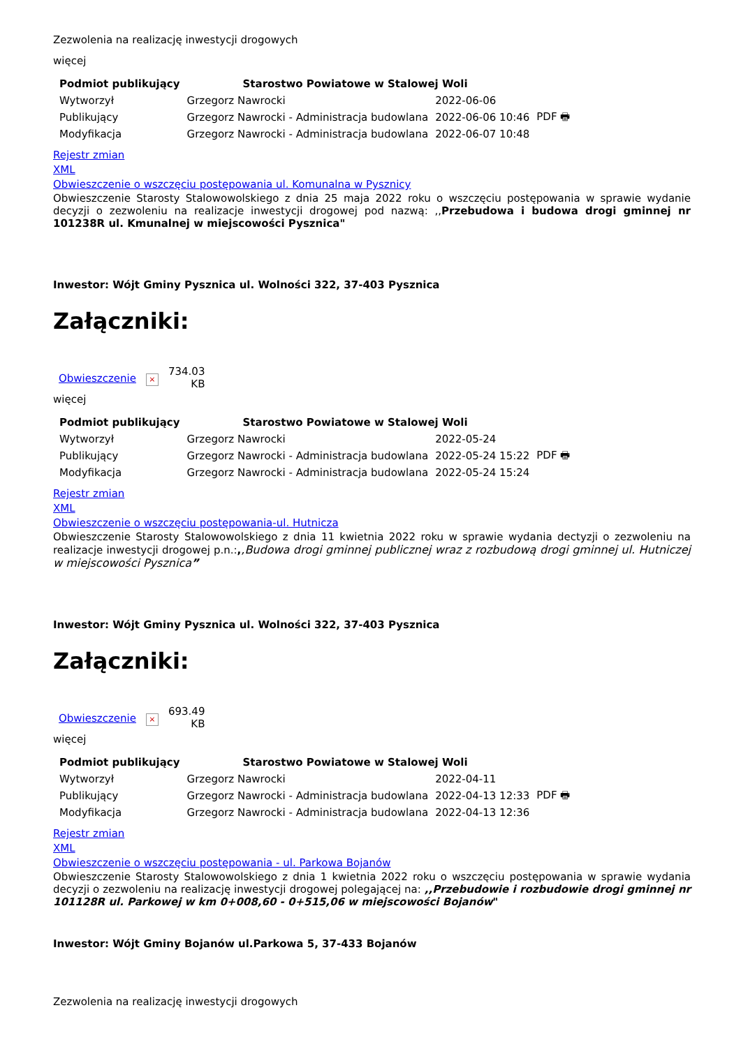Zezwolenia na realizację inwestycji drogowych
więcej
| Podmiot publikujący | Starostwo Powiatowe w Stalowej Woli | | |
| Wytworzył | Grzegorz Nawrocki | 2022-06-06 | PDF 🖶 |
| Publikujący | Grzegorz Nawrocki - Administracja budowlana | 2022-06-06 10:46 | |
| Modyfikacja | Grzegorz Nawrocki - Administracja budowlana | 2022-06-07 10:48 | |
Rejestr zmian
XML
Obwieszczenie o wszczęciu postępowania ul. Komunalna w Pysznicy
Obwieszczenie Starosty Stalowowolskiego z dnia 25 maja 2022 roku o wszczęciu postępowania w sprawie wydanie decyzji o zezwoleniu na realizacje inwestycji drogowej pod nazwą: ,,Przebudowa i budowa drogi gminnej nr 101238R ul. Kmunalnej w miejscowości Pysznica"
Inwestor: Wójt Gminy Pysznica ul. Wolności 322, 37-403 Pysznica
Załączniki:
| Obwieszczenie | × | 734.03 KB |
więcej
| Podmiot publikujący | Starostwo Powiatowe w Stalowej Woli | | |
| Wytworzył | Grzegorz Nawrocki | 2022-05-24 | PDF 🖶 |
| Publikujący | Grzegorz Nawrocki - Administracja budowlana | 2022-05-24 15:22 | |
| Modyfikacja | Grzegorz Nawrocki - Administracja budowlana | 2022-05-24 15:24 | |
Rejestr zmian
XML
Obwieszczenie o wszczęciu postępowania-ul. Hutnicza
Obwieszczenie Starosty Stalowowolskiego z dnia 11 kwietnia 2022 roku w sprawie wydania dectyzji o zezwoleniu na realizacje inwestycji drogowej p.n.:,,Budowa drogi gminnej publicznej wraz z rozbudową drogi gminnej ul. Hutniczej w miejscowości Pysznica”
Inwestor: Wójt Gminy Pysznica ul. Wolności 322, 37-403 Pysznica
Załączniki:
| Obwieszczenie | × | 693.49 KB |
więcej
| Podmiot publikujący | Starostwo Powiatowe w Stalowej Woli | | |
| Wytworzył | Grzegorz Nawrocki | 2022-04-11 | PDF 🖶 |
| Publikujący | Grzegorz Nawrocki - Administracja budowlana | 2022-04-13 12:33 | |
| Modyfikacja | Grzegorz Nawrocki - Administracja budowlana | 2022-04-13 12:36 | |
Rejestr zmian
XML
Obwieszczenie o wszczęciu postępowania - ul. Parkowa Bojanów
Obwieszczenie Starosty Stalowowolskiego z dnia 1 kwietnia 2022 roku o wszczęciu postępowania w sprawie wydania decyzji o zezwoleniu na realizację inwestycji drogowej polegającej na: ,,Przebudowie i rozbudowie drogi gminnej nr 101128R ul. Parkowej w km 0+008,60 - 0+515,06 w miejscowości Bojanów"
Inwestor: Wójt Gminy Bojanów ul.Parkowa 5, 37-433 Bojanów
Zezwolenia na realizację inwestycji drogowych